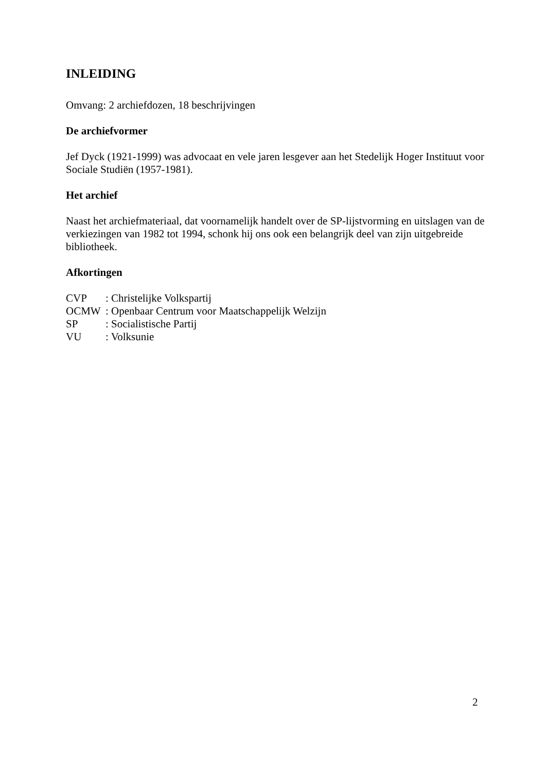INLEIDING
Omvang: 2 archiefdozen, 18 beschrijvingen
De archiefvormer
Jef Dyck (1921-1999) was advocaat en vele jaren lesgever aan het Stedelijk Hoger Instituut voor Sociale Studiën (1957-1981).
Het archief
Naast het archiefmateriaal, dat voornamelijk handelt over de SP-lijstvorming en uitslagen van de verkiezingen van 1982 tot 1994, schonk hij ons ook een belangrijk deel van zijn uitgebreide bibliotheek.
Afkortingen
| CVP | : Christelijke Volkspartij |
| OCMW | : Openbaar Centrum voor Maatschappelijk Welzijn |
| SP | : Socialistische Partij |
| VU | : Volksunie |
2